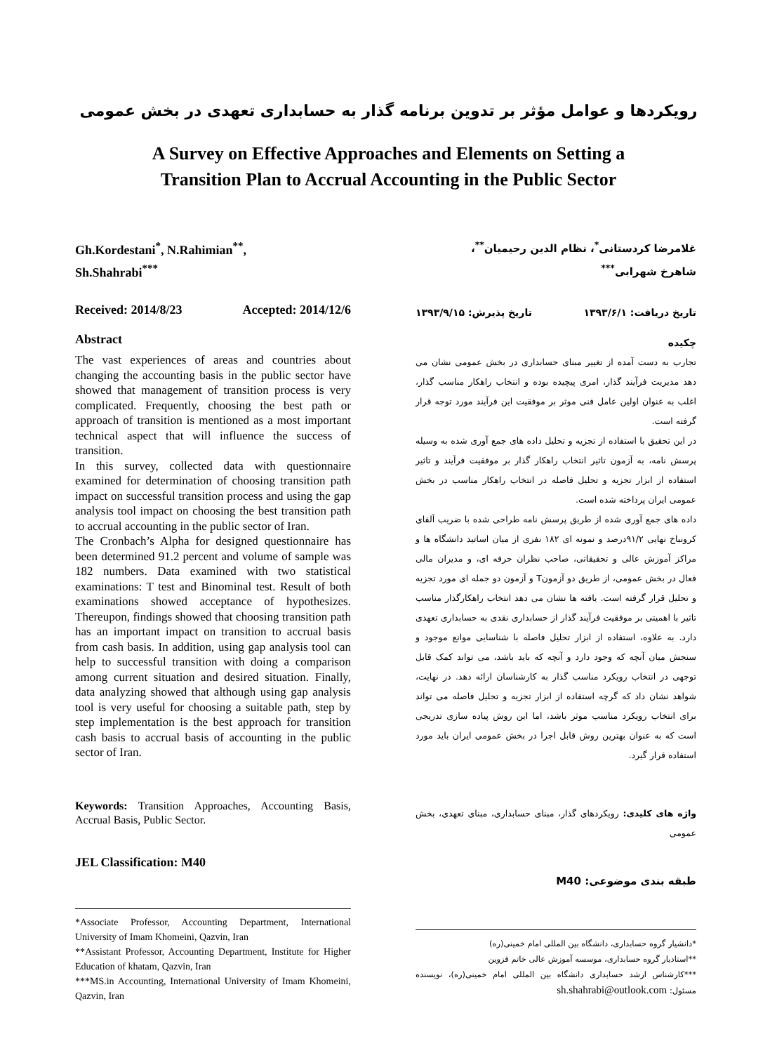رویکردها و عوامل مؤثر بر تدوین برنامه گذار به حسابداری تعهدی در بخش عمومی
A Survey on Effective Approaches and Elements on Setting a
Transition Plan to Accrual Accounting in the Public Sector
Gh.Kordestani<sup>*</sup>, N.Rahimian<sup>**</sup>,
Sh.Shahrabi<sup>***</sup>
Received: 2014/8/23 Accepted: 2014/12/6
Abstract
The vast experiences of areas and countries about changing the accounting basis in the public sector have showed that management of transition process is very complicated. Frequently, choosing the best path or approach of transition is mentioned as a most important technical aspect that will influence the success of transition.
In this survey, collected data with questionnaire examined for determination of choosing transition path impact on successful transition process and using the gap analysis tool impact on choosing the best transition path to accrual accounting in the public sector of Iran.
The Cronbach’s Alpha for designed questionnaire has been determined 91.2 percent and volume of sample was 182 numbers. Data examined with two statistical examinations: T test and Binominal test. Result of both examinations showed acceptance of hypothesizes. Thereupon, findings showed that choosing transition path has an important impact on transition to accrual basis from cash basis. In addition, using gap analysis tool can help to successful transition with doing a comparison among current situation and desired situation. Finally, data analyzing showed that although using gap analysis tool is very useful for choosing a suitable path, step by step implementation is the best approach for transition cash basis to accrual basis of accounting in the public sector of Iran.
Keywords: Transition Approaches, Accounting Basis, Accrual Basis, Public Sector.
JEL Classification: M40
*Associate Professor, Accounting Department, International University of Imam Khomeini, Qazvin, Iran
**Assistant Professor, Accounting Department, Institute for Higher Education of khatam, Qazvin, Iran
***MS.in Accounting, International University of Imam Khomeini, Qazvin, Iran
غلامرضا کردستانی<sup>*</sup>، نظام الدین رحیمیان<sup>**</sup>،
شاهرخ شهرابی<sup>***</sup>
تاریخ دریافت: ۱۳۹۳/۶/۱ تاریخ پذیرش: ۱۳۹۳/۹/۱۵
چکیده
تجارب به دست آمده از تغییر مبنای حسابداری در بخش عمومی نشان می دهد مدیریت فرآیند گذار، امری پیچیده بوده و انتخاب راهکار مناسب گذار، اغلب به عنوان اولین عامل فنی موثر بر موفقیت این فرآیند مورد توجه قرار گرفته است.
در این تحقیق با استفاده از تجزیه و تحلیل داده های جمع آوری شده به وسیله پرسش نامه، به آزمون تاثیر انتخاب راهکار گذار بر موفقیت فرآیند و تاثیر استفاده از ابزار تجزیه و تحلیل فاصله در انتخاب راهکار مناسب در بخش عمومی ایران پرداخته شده است.
داده های جمع آوری شده از طریق پرسش نامه طراحی شده با ضریب آلفای کرونباخ نهایی ۹۱/۲درصد و نمونه ای ۱۸۲ نفری از میان اساتید دانشگاه ها و مراکز آموزش عالی و تحقیقاتی، صاحب نظران حرفه ای، و مدیران مالی فعال در بخش عمومی، از طریق دو آزمونT و آزمون دو جمله ای مورد تجزیه و تحلیل قرار گرفته است. یافته ها نشان می دهد انتخاب راهکارگذار مناسب تاثیر با اهمیتی بر موفقیت فرآیند گذار از حسابداری نقدی به حسابداری تعهدی دارد. به علاوه، استفاده از ابزار تحلیل فاصله با شناسایی موانع موجود و سنجش میان آنچه که وجود دارد و آنچه که باید باشد، می تواند کمک قابل توجهی در انتخاب رویکرد مناسب گذار به کارشناسان ارائه دهد. در نهایت، شواهد نشان داد که گرچه استفاده از ابزار تجزیه و تحلیل فاصله می تواند برای انتخاب رویکرد مناسب موثر باشد، اما این روش پیاده سازی تدریجی است که به عنوان بهترین روش قابل اجرا در بخش عمومی ایران باید مورد استفاده قرار گیرد.
واژه های کلیدی: رویکردهای گذار، مبنای حسابداری، مبنای تعهدی، بخش عمومی
طبقه بندی موضوعی: M40
*دانشیار گروه حسابداری، دانشگاه بین المللی امام خمینی(ره)
**استادیار گروه حسابداری، موسسه آموزش عالی خاتم قزوین
***کارشناس ارشد حسابداری دانشگاه بین المللی امام خمینی(ره)، نویسنده مسئول: sh.shahrabi@outlook.com